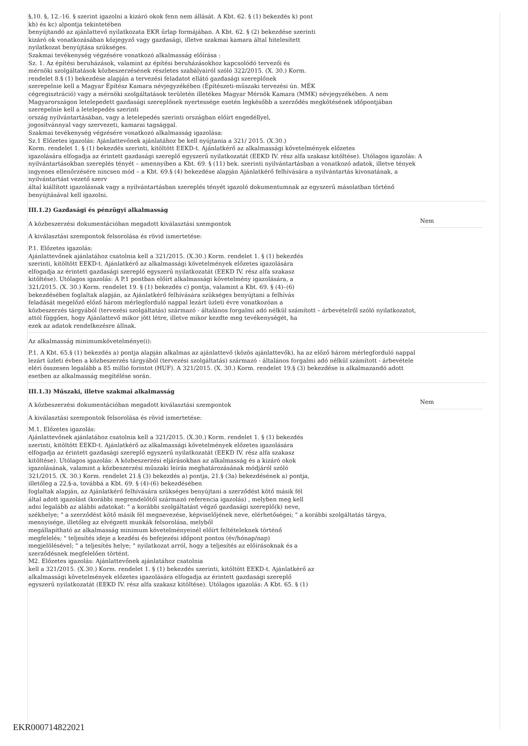§,10. §, 12.-16. § szerint igazolni a kizáró okok fenn nem állását. A Kbt. 62. § (1) bekezdés k) pont
kb) és kc) alpontja tekintetében
benyújtandó az ajánlattevő nyilatkozata EKR űrlap formájában. A Kbt. 62. § (2) bekezdése szerinti
kizáró ok vonatkozásában közjegyző vagy gazdasági, illetve szakmai kamara által hitelesített
nyilatkozat benyújtása szükséges.
Szakmai tevékenység végzésére vonatkozó alkalmasság előírása :
Sz. 1. Az építési beruházások, valamint az építési beruházásokhoz kapcsolódó tervezői és
mérnöki szolgáltatások közbeszerzésének részletes szabályairól szóló 322/2015. (X. 30.) Korm.
rendelet 8.§ (1) bekezdése alapján a tervezési feladatot ellátó gazdasági szereplőnek
szerepelnie kell a Magyar Építész Kamara névjegyzékében (Építészeti-műszaki tervezési ún. MÉK
cégregisztráció) vagy a mérnöki szolgáltatások területén illetékes Magyar Mérnök Kamara (MMK) névjegyzékében. A nem
Magyarországon letelepedett gazdasági szereplőnek nyertessége esetén legkésőbb a szerződés megkötésének időpontjában
szerepelnie kell a letelepedés szerinti
ország nyilvántartásában, vagy a letelepedés szerinti országban előírt engedéllyel,
jogosítvánnyal vagy szervezeti, kamarai tagsággal.
Szakmai tevékenység végzésére vonatkozó alkalmasság igazolása:
Sz.1 Előzetes igazolás: Ajánlattevőnek ajánlatához be kell nyújtania a 321/ 2015. (X.30.)
Korm. rendelet 1. § (1) bekezdés szerinti, kitöltött EEKD-t. Ajánlatkérő az alkalmassági követelmények előzetes
igazolására elfogadja az érintett gazdasági szereplő egyszerű nyilatkozatát (EEKD IV. rész alfa szakasz kitöltése). Utólagos igazolás: A
nyilvántartásokban szereplés tényét – amennyiben a Kbt. 69. § (11) bek. szerinti nyilvántartásban a vonatkozó adatok, illetve tények
ingyenes ellenőrzésére nincsen mód – a Kbt. 69.§ (4) bekezdése alapján Ajánlatkérő felhívására a nyilvántartás kivonatának, a
nyilvántartást vezető szerv
által kiállított igazolásnak vagy a nyilvántartásban szereplés tényét igazoló dokumentumnak az egyszerű másolatban történő
benyújtásával kell igazolni.
III.1.2) Gazdasági és pénzügyi alkalmasság
A közbeszerzési dokumentációban megadott kiválasztási szempontok Nem
A kiválasztási szempontok felsorolása és rövid ismertetése:
P.1. Előzetes igazolás:
Ajánlattevőnek ajánlatához csatolnia kell a 321/2015. (X.30.) Korm. rendelet 1. § (1) bekezdés
szerinti, kitöltött EEKD-t. Ajánlatkérő az alkalmassági követelmények előzetes igazolására
elfogadja az érintett gazdasági szereplő egyszerű nyilatkozatát (EEKD IV. rész alfa szakasz
kitöltése). Utólagos igazolás: A P.1 pontban előírt alkalmassági követelmény igazolására, a
321/2015. (X. 30.) Korm. rendelet 19. § (1) bekezdés c) pontja, valamint a Kbt. 69. § (4)–(6)
bekezdésében foglaltak alapján, az Ajánlatkérő felhívására szükséges benyújtani a felhívás
feladását megelőző előző három mérlegforduló nappal lezárt üzleti évre vonatkozóan a
közbeszerzés tárgyából (tervezési szolgáltatás) származó - általános forgalmi adó nélkül számított – árbevételről szóló nyilatkozatot,
attól függően, hogy Ajánlattevő mikor jött létre, illetve mikor kezdte meg tevékenységét, ha
ezek az adatok rendelkezésre állnak.
Az alkalmasság minimumkövetelménye(i):
P.1. A Kbt. 65.§ (1) bekezdés a) pontja alapján alkalmas az ajánlattevő (közös ajánlattevők), ha az előző három mérlegforduló nappal
lezárt üzleti évben a közbeszerzés tárgyából (tervezési szolgáltatás) származó - általános forgalmi adó nélkül számított - árbevétele
eléri összesen legalább a 85 millió forintot (HUF). A 321/2015. (X. 30.) Korm. rendelet 19.§ (3) bekezdése is alkalmazandó adott
esetben az alkalmasság megítélése során.
III.1.3) Műszaki, illetve szakmai alkalmasság
A közbeszerzési dokumentációban megadott kiválasztási szempontok Nem
A kiválasztási szempontok felsorolása és rövid ismertetése:
M.1. Előzetes igazolás:
Ajánlattevőnek ajánlatához csatolnia kell a 321/2015. (X.30.) Korm. rendelet 1. § (1) bekezdés
szerinti, kitöltött EEKD-t. Ajánlatkérő az alkalmassági követelmények előzetes igazolására
elfogadja az érintett gazdasági szereplő egyszerű nyilatkozatát (EEKD IV. rész alfa szakasz
kitöltése). Utólagos igazolás: A közbeszerzési eljárásokban az alkalmasság és a kizáró okok
igazolásának, valamint a közbeszerzési műszaki leírás meghatározásának módjáról szóló
321/2015. (X. 30.) Korm. rendelet 21.§ (3) bekezdés a) pontja, 21.§ (3a) bekezdésének a) pontja,
illetőleg a 22.§-a, továbbá a Kbt. 69. § (4)-(6) bekezdésében
foglaltak alapján, az Ajánlatkérő felhívására szükséges benyújtani a szerződést kötő másik fél
által adott igazolást (korábbi megrendelőtől származó referencia igazolás) , melyben meg kell
adni legalább az alábbi adatokat: " a korábbi szolgáltatást végző gazdasági szereplő(k) neve,
székhelye; " a szerződést kötő másik fél megnevezése, képviselőjének neve, elérhetőségei; " a korábbi szolgáltatás tárgya,
mennyisége, illetőleg az elvégzett munkák felsorolása, melyből
megállapítható az alkalmasság minimum követelményeinél előírt feltételeknek történő
megfelelés; " teljesítés ideje a kezdési és befejezési időpont pontos (év/hónap/nap)
megjelölésével; " a teljesítés helye; " nyilatkozat arról, hogy a teljesítés az előírásoknak és a
szerződésnek megfelelően történt.
M2. Előzetes igazolás: Ajánlattevőnek ajánlatához csatolnia
kell a 321/2015. (X.30.) Korm. rendelet 1. § (1) bekezdés szerinti, kitöltött EEKD-t. Ajánlatkérő az
alkalmassági követelmények előzetes igazolására elfogadja az érintett gazdasági szereplő
egyszerű nyilatkozatát (EEKD IV. rész alfa szakasz kitöltése). Utólagos igazolás: A Kbt. 65. § (1)
EKR000714822021